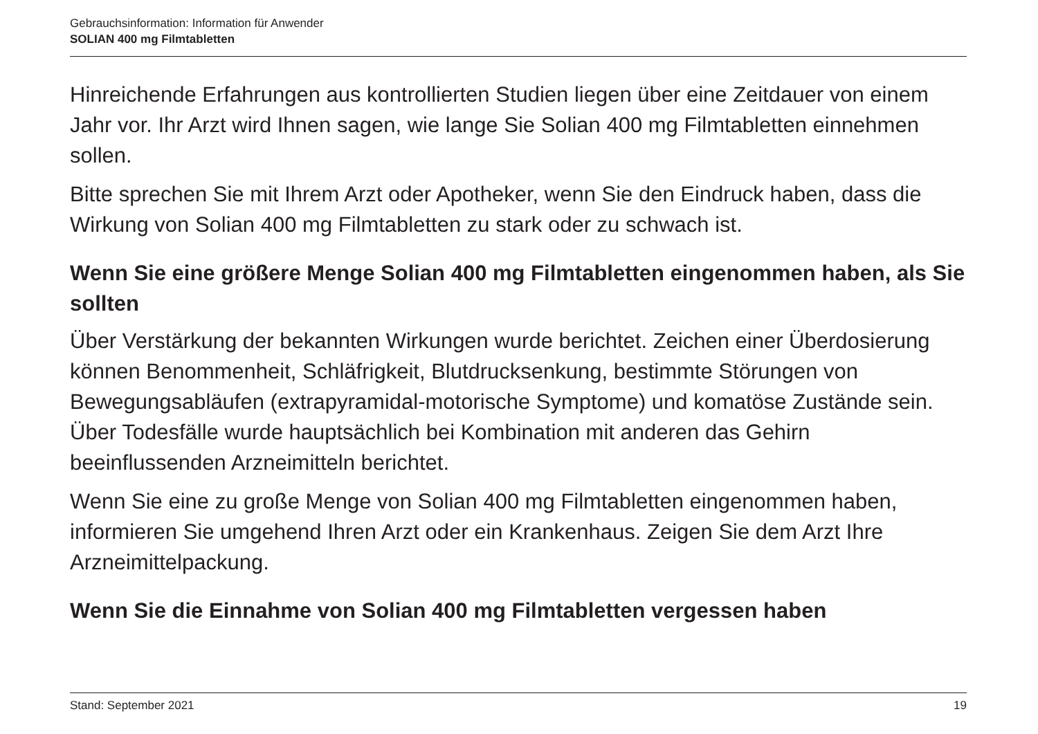Gebrauchsinformation: Information für Anwender
SOLIAN 400 mg Filmtabletten
Hinreichende Erfahrungen aus kontrollierten Studien liegen über eine Zeitdauer von einem Jahr vor. Ihr Arzt wird Ihnen sagen, wie lange Sie Solian 400 mg Filmtabletten einnehmen sollen.
Bitte sprechen Sie mit Ihrem Arzt oder Apotheker, wenn Sie den Eindruck haben, dass die Wirkung von Solian 400 mg Filmtabletten zu stark oder zu schwach ist.
Wenn Sie eine größere Menge Solian 400 mg Filmtabletten eingenommen haben, als Sie sollten
Über Verstärkung der bekannten Wirkungen wurde berichtet. Zeichen einer Überdosierung können Benommenheit, Schläfrigkeit, Blutdrucksenkung, bestimmte Störungen von Bewegungsabläufen (extrapyramidal-motorische Symptome) und komatöse Zustände sein. Über Todesfälle wurde hauptsächlich bei Kombination mit anderen das Gehirn beeinflussenden Arzneimitteln berichtet.
Wenn Sie eine zu große Menge von Solian 400 mg Filmtabletten eingenommen haben, informieren Sie umgehend Ihren Arzt oder ein Krankenhaus. Zeigen Sie dem Arzt Ihre Arzneimittelpackung.
Wenn Sie die Einnahme von Solian 400 mg Filmtabletten vergessen haben
Stand: September 2021 19